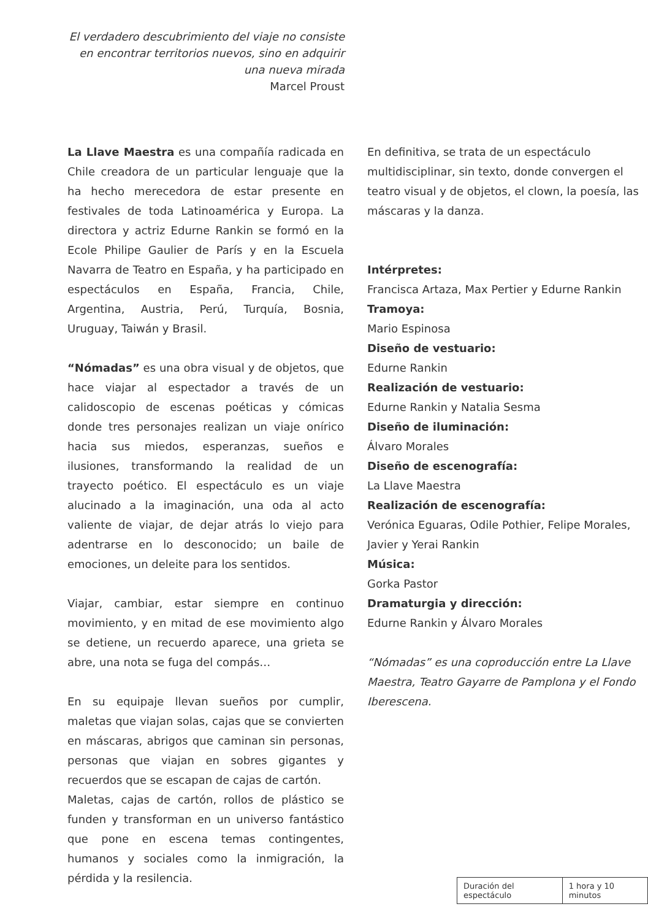El verdadero descubrimiento del viaje no consiste en encontrar territorios nuevos, sino en adquirir una nueva mirada
Marcel Proust
La Llave Maestra es una compañía radicada en Chile creadora de un particular lenguaje que la ha hecho merecedora de estar presente en festivales de toda Latinoamérica y Europa. La directora y actriz Edurne Rankin se formó en la Ecole Philipe Gaulier de París y en la Escuela Navarra de Teatro en España, y ha participado en espectáculos en España, Francia, Chile, Argentina, Austria, Perú, Turquía, Bosnia, Uruguay, Taiwán y Brasil.
“Nómadas” es una obra visual y de objetos, que hace viajar al espectador a través de un calidoscopio de escenas poéticas y cómicas donde tres personajes realizan un viaje onírico hacia sus miedos, esperanzas, sueños e ilusiones, transformando la realidad de un trayecto poético. El espectáculo es un viaje alucinado a la imaginación, una oda al acto valiente de viajar, de dejar atrás lo viejo para adentrarse en lo desconocido; un baile de emociones, un deleite para los sentidos.
Viajar, cambiar, estar siempre en continuo movimiento, y en mitad de ese movimiento algo se detiene, un recuerdo aparece, una grieta se abre, una nota se fuga del compás…
En su equipaje llevan sueños por cumplir, maletas que viajan solas, cajas que se convierten en máscaras, abrigos que caminan sin personas, personas que viajan en sobres gigantes y recuerdos que se escapan de cajas de cartón.
Maletas, cajas de cartón, rollos de plástico se funden y transforman en un universo fantástico que pone en escena temas contingentes, humanos y sociales como la inmigración, la pérdida y la resilencia.
En definitiva, se trata de un espectáculo multidisciplinar, sin texto, donde convergen el teatro visual y de objetos, el clown, la poesía, las máscaras y la danza.
Intérpretes:
Francisca Artaza, Max Pertier y Edurne Rankin
Tramoya:
Mario Espinosa
Diseño de vestuario:
Edurne Rankin
Realización de vestuario:
Edurne Rankin y Natalia Sesma
Diseño de iluminación:
Álvaro Morales
Diseño de escenografía:
La Llave Maestra
Realización de escenografía:
Verónica Eguaras, Odile Pothier, Felipe Morales, Javier y Yerai Rankin
Música:
Gorka Pastor
Dramaturgia y dirección:
Edurne Rankin y Álvaro Morales
“Nómadas” es una coproducción entre La Llave Maestra, Teatro Gayarre de Pamplona y el Fondo Iberescena.
| Duración del espectáculo | 1 hora y 10 minutos |